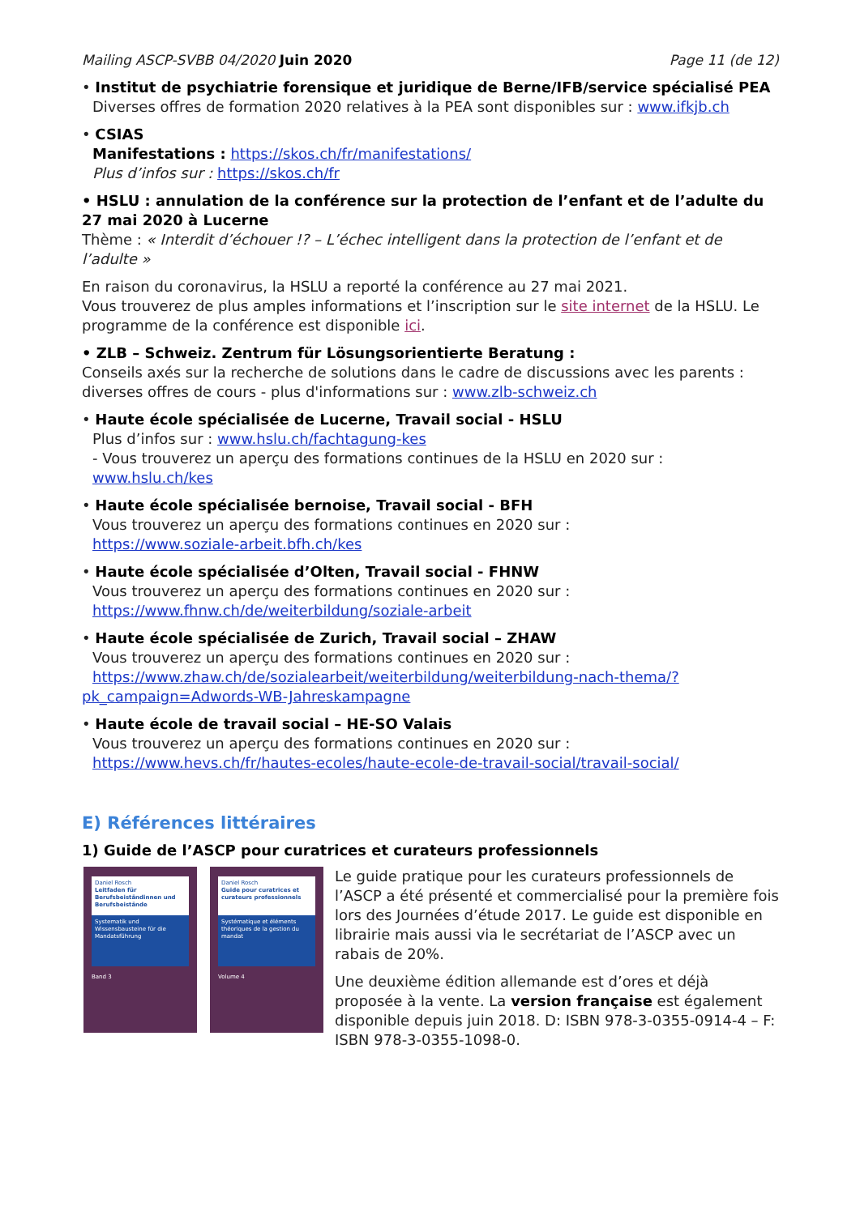Mailing ASCP-SVBB 04/2020 Juin 2020 Page 11 (de 12)
• Institut de psychiatrie forensique et juridique de Berne/IFB/service spécialisé PEA
Diverses offres de formation 2020 relatives à la PEA sont disponibles sur : www.ifkjb.ch
• CSIAS
Manifestations : https://skos.ch/fr/manifestations/
Plus d’infos sur : https://skos.ch/fr
• HSLU : annulation de la conférence sur la protection de l’enfant et de l’adulte du 27 mai 2020 à Lucerne
Thème : « Interdit d’échouer !? – L’échec intelligent dans la protection de l’enfant et de l’adulte »
En raison du coronavirus, la HSLU a reporté la conférence au 27 mai 2021.
Vous trouverez de plus amples informations et l’inscription sur le site internet de la HSLU. Le programme de la conférence est disponible ici.
• ZLB – Schweiz. Zentrum für Lösungsorientierte Beratung :
Conseils axés sur la recherche de solutions dans le cadre de discussions avec les parents : diverses offres de cours - plus d'informations sur : www.zlb-schweiz.ch
• Haute école spécialisée de Lucerne, Travail social - HSLU
Plus d’infos sur : www.hslu.ch/fachtagung-kes
- Vous trouverez un aperçu des formations continues de la HSLU en 2020 sur :
www.hslu.ch/kes
• Haute école spécialisée bernoise, Travail social - BFH
Vous trouverez un aperçu des formations continues en 2020 sur :
https://www.soziale-arbeit.bfh.ch/kes
• Haute école spécialisée d’Olten, Travail social - FHNW
Vous trouverez un aperçu des formations continues en 2020 sur :
https://www.fhnw.ch/de/weiterbildung/soziale-arbeit
• Haute école spécialisée de Zurich, Travail social – ZHAW
Vous trouverez un aperçu des formations continues en 2020 sur :
https://www.zhaw.ch/de/sozialearbeit/weiterbildung/weiterbildung-nach-thema/?pk_campaign=Adwords-WB-Jahreskampagne
• Haute école de travail social – HE-SO Valais
Vous trouverez un aperçu des formations continues en 2020 sur :
https://www.hevs.ch/fr/hautes-ecoles/haute-ecole-de-travail-social/travail-social/
E) Références littéraires
1) Guide de l’ASCP pour curatrices et curateurs professionnels
Daniel Rosch
Leitfaden für Berufsbeiständinnen und Berufsbeistände
Systematik und Wissensbausteine für die Mandatsführung
Band 3
Daniel Rosch
Guide pour curatrices et curateurs professionnels
Systématique et éléments théoriques de la gestion du mandat
Volume 4
Le guide pratique pour les curateurs professionnels de l’ASCP a été présenté et commercialisé pour la première fois lors des Journées d’étude 2017. Le guide est disponible en librairie mais aussi via le secrétariat de l’ASCP avec un rabais de 20%.
Une deuxième édition allemande est d’ores et déjà proposée à la vente. La version française est également disponible depuis juin 2018. D: ISBN 978-3-0355-0914-4 – F: ISBN 978-3-0355-1098-0.